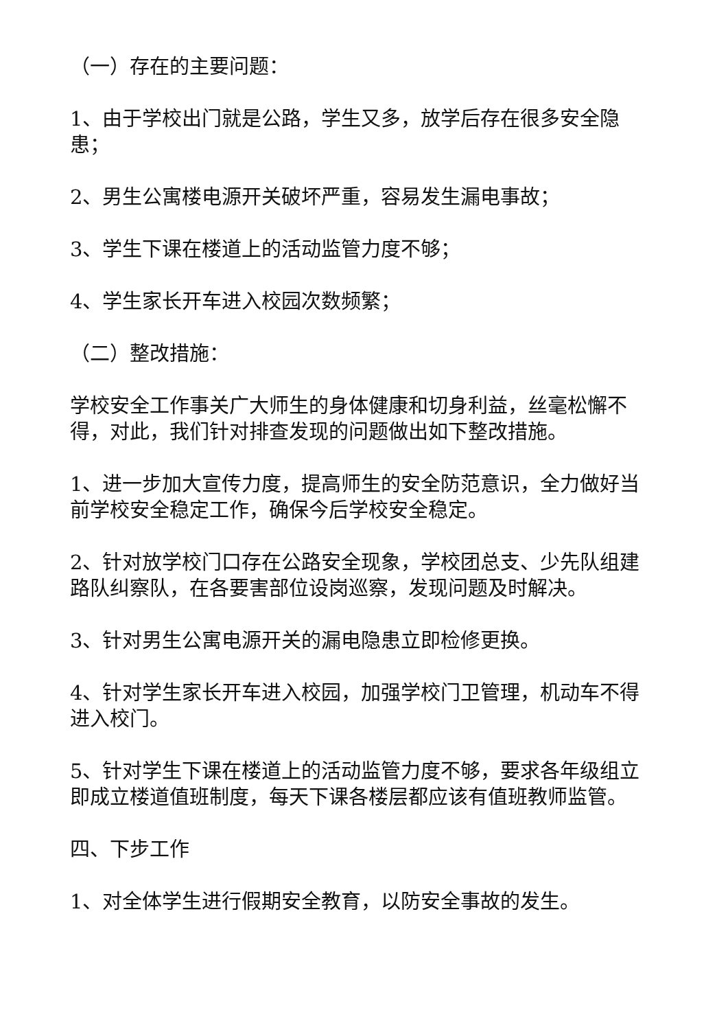（一）存在的主要问题：
1、由于学校出门就是公路，学生又多，放学后存在很多安全隐患；
2、男生公寓楼电源开关破坏严重，容易发生漏电事故；
3、学生下课在楼道上的活动监管力度不够；
4、学生家长开车进入校园次数频繁；
（二）整改措施：
学校安全工作事关广大师生的身体健康和切身利益，丝毫松懈不得，对此，我们针对排查发现的问题做出如下整改措施。
1、进一步加大宣传力度，提高师生的安全防范意识，全力做好当前学校安全稳定工作，确保今后学校安全稳定。
2、针对放学校门口存在公路安全现象，学校团总支、少先队组建路队纠察队，在各要害部位设岗巡察，发现问题及时解决。
3、针对男生公寓电源开关的漏电隐患立即检修更换。
4、针对学生家长开车进入校园，加强学校门卫管理，机动车不得进入校门。
5、针对学生下课在楼道上的活动监管力度不够，要求各年级组立即成立楼道值班制度，每天下课各楼层都应该有值班教师监管。
四、下步工作
1、对全体学生进行假期安全教育，以防安全事故的发生。